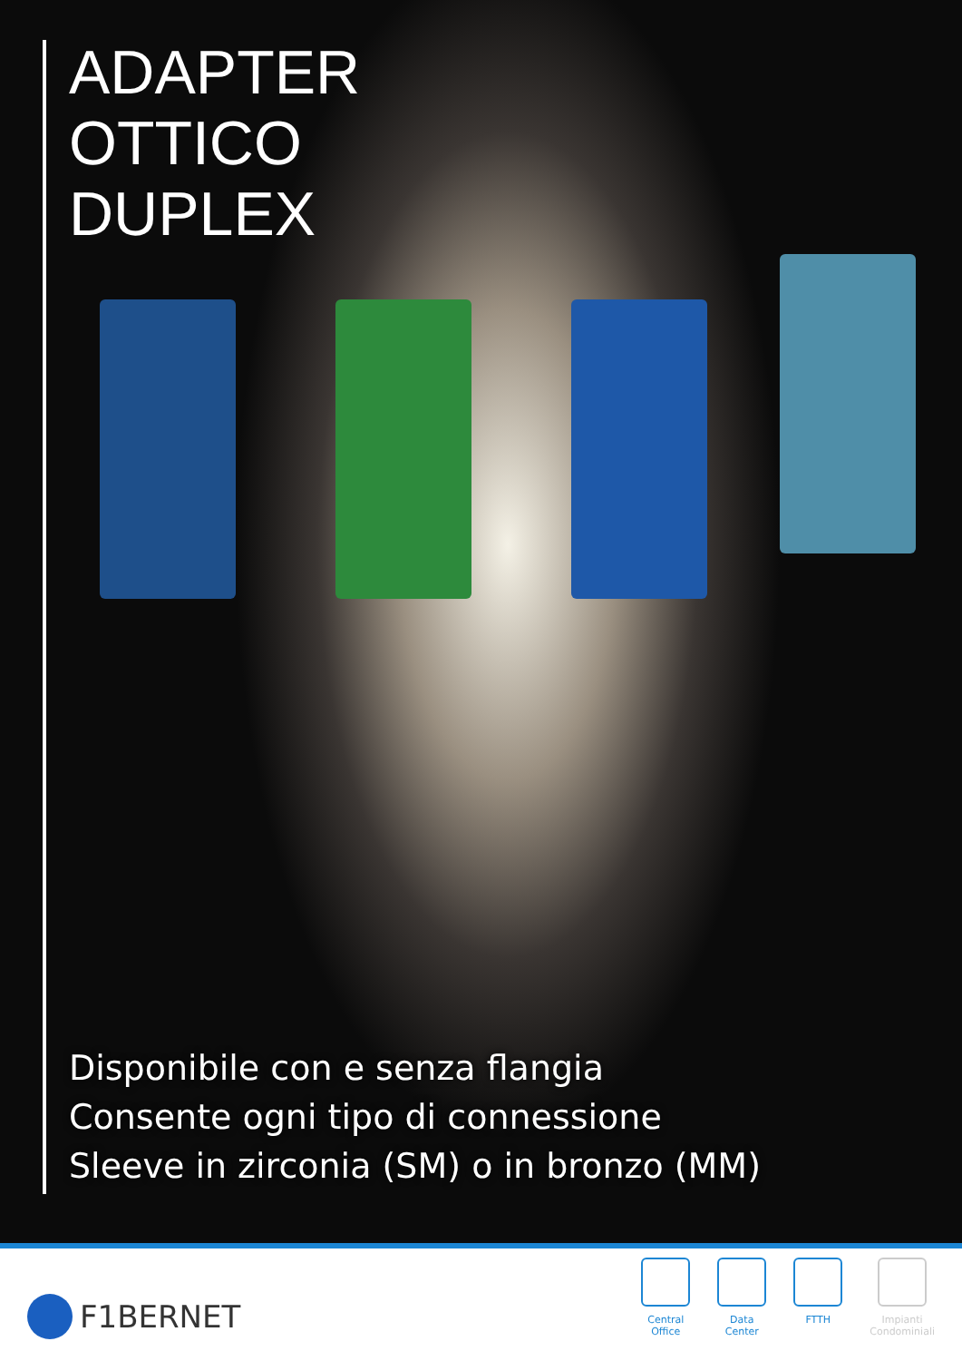ADAPTER
OTTICO
DUPLEX
Disponibile con e senza flangia
Consente ogni tipo di connessione
Sleeve in zirconia (SM) o in bronzo (MM)
F1BERNET
Central
Office
Data
Center
FTTH Impianti
Condominiali